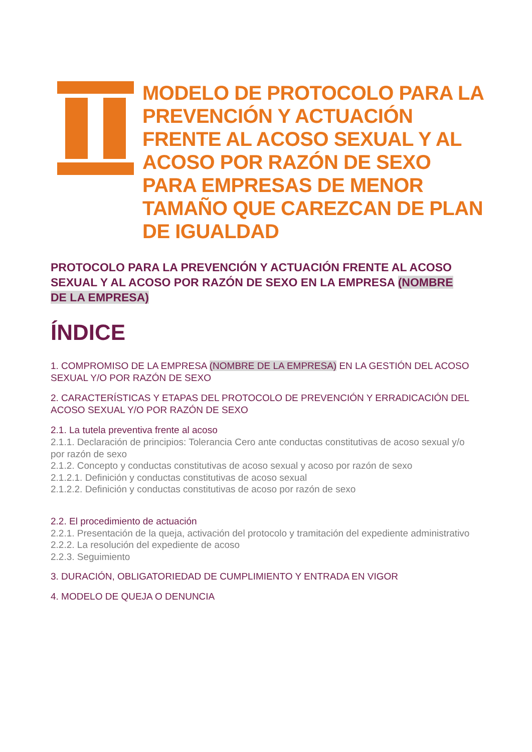MODELO DE PROTOCOLO PARA LA PREVENCIÓN Y ACTUACIÓN FRENTE AL ACOSO SEXUAL Y AL ACOSO POR RAZÓN DE SEXO PARA EMPRESAS DE MENOR TAMAÑO QUE CAREZCAN DE PLAN DE IGUALDAD
PROTOCOLO PARA LA PREVENCIÓN Y ACTUACIÓN FRENTE AL ACOSO SEXUAL Y AL ACOSO POR RAZÓN DE SEXO EN LA EMPRESA (NOMBRE DE LA EMPRESA)
ÍNDICE
1. COMPROMISO DE LA EMPRESA (NOMBRE DE LA EMPRESA) EN LA GESTIÓN DEL ACOSO SEXUAL Y/O POR RAZÓN DE SEXO
2. CARACTERÍSTICAS Y ETAPAS DEL PROTOCOLO DE PREVENCIÓN Y ERRADICACIÓN DEL ACOSO SEXUAL Y/O POR RAZÓN DE SEXO
2.1. La tutela preventiva frente al acoso
2.1.1. Declaración de principios: Tolerancia Cero ante conductas constitutivas de acoso sexual y/o por razón de sexo
2.1.2. Concepto y conductas constitutivas de acoso sexual y acoso por razón de sexo
2.1.2.1. Definición y conductas constitutivas de acoso sexual
2.1.2.2. Definición y conductas constitutivas de acoso por razón de sexo
2.2. El procedimiento de actuación
2.2.1. Presentación de la queja, activación del protocolo y tramitación del expediente administrativo
2.2.2. La resolución del expediente de acoso
2.2.3. Seguimiento
3. DURACIÓN, OBLIGATORIEDAD DE CUMPLIMIENTO Y ENTRADA EN VIGOR
4. MODELO DE QUEJA O DENUNCIA